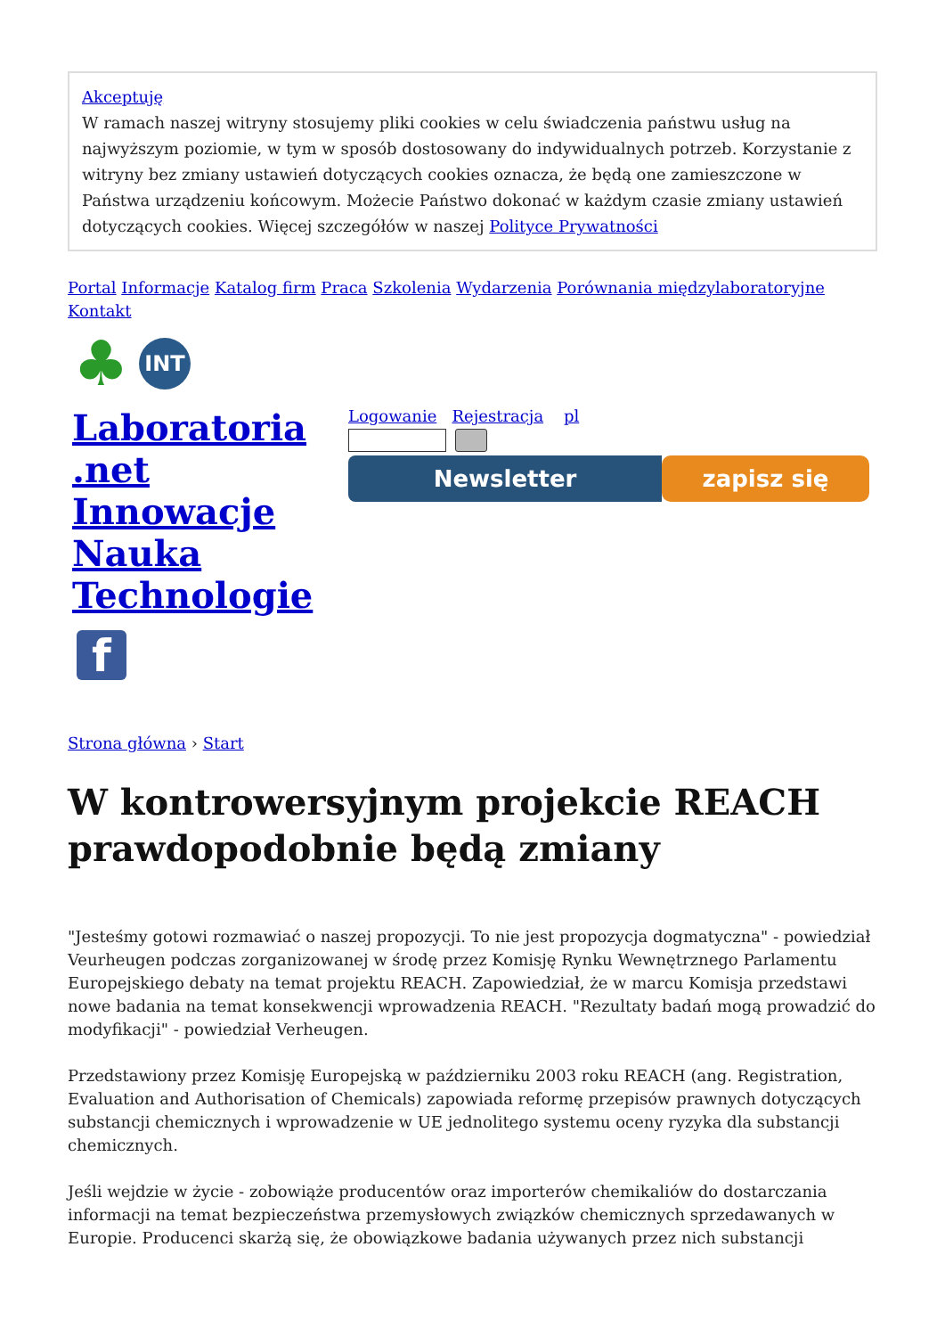Akceptuję
W ramach naszej witryny stosujemy pliki cookies w celu świadczenia państwu usług na najwyższym poziomie, w tym w sposób dostosowany do indywidualnych potrzeb. Korzystanie z witryny bez zmiany ustawień dotyczących cookies oznacza, że będą one zamieszczone w Państwa urządzeniu końcowym. Możecie Państwo dokonać w każdym czasie zmiany ustawień dotyczących cookies. Więcej szczegółów w naszej Polityce Prywatności
Portal Informacje Katalog firm Praca Szkolenia Wydarzenia Porównania międzylaboratoryjne Kontakt
♣
INT
Laboratoria .net Innowacje Nauka Technologie
Logowanie Rejestracja pl
Newsletter zapisz się
f
Strona główna › Start
W kontrowersyjnym projekcie REACH prawdopodobnie będą zmiany
"Jesteśmy gotowi rozmawiać o naszej propozycji. To nie jest propozycja dogmatyczna" - powiedział Veurheugen podczas zorganizowanej w środę przez Komisję Rynku Wewnętrznego Parlamentu Europejskiego debaty na temat projektu REACH. Zapowiedział, że w marcu Komisja przedstawi nowe badania na temat konsekwencji wprowadzenia REACH. "Rezultaty badań mogą prowadzić do modyfikacji" - powiedział Verheugen.
Przedstawiony przez Komisję Europejską w październiku 2003 roku REACH (ang. Registration, Evaluation and Authorisation of Chemicals) zapowiada reformę przepisów prawnych dotyczących substancji chemicznych i wprowadzenie w UE jednolitego systemu oceny ryzyka dla substancji chemicznych.
Jeśli wejdzie w życie - zobowiąże producentów oraz importerów chemikaliów do dostarczania informacji na temat bezpieczeństwa przemysłowych związków chemicznych sprzedawanych w Europie. Producenci skarżą się, że obowiązkowe badania używanych przez nich substancji